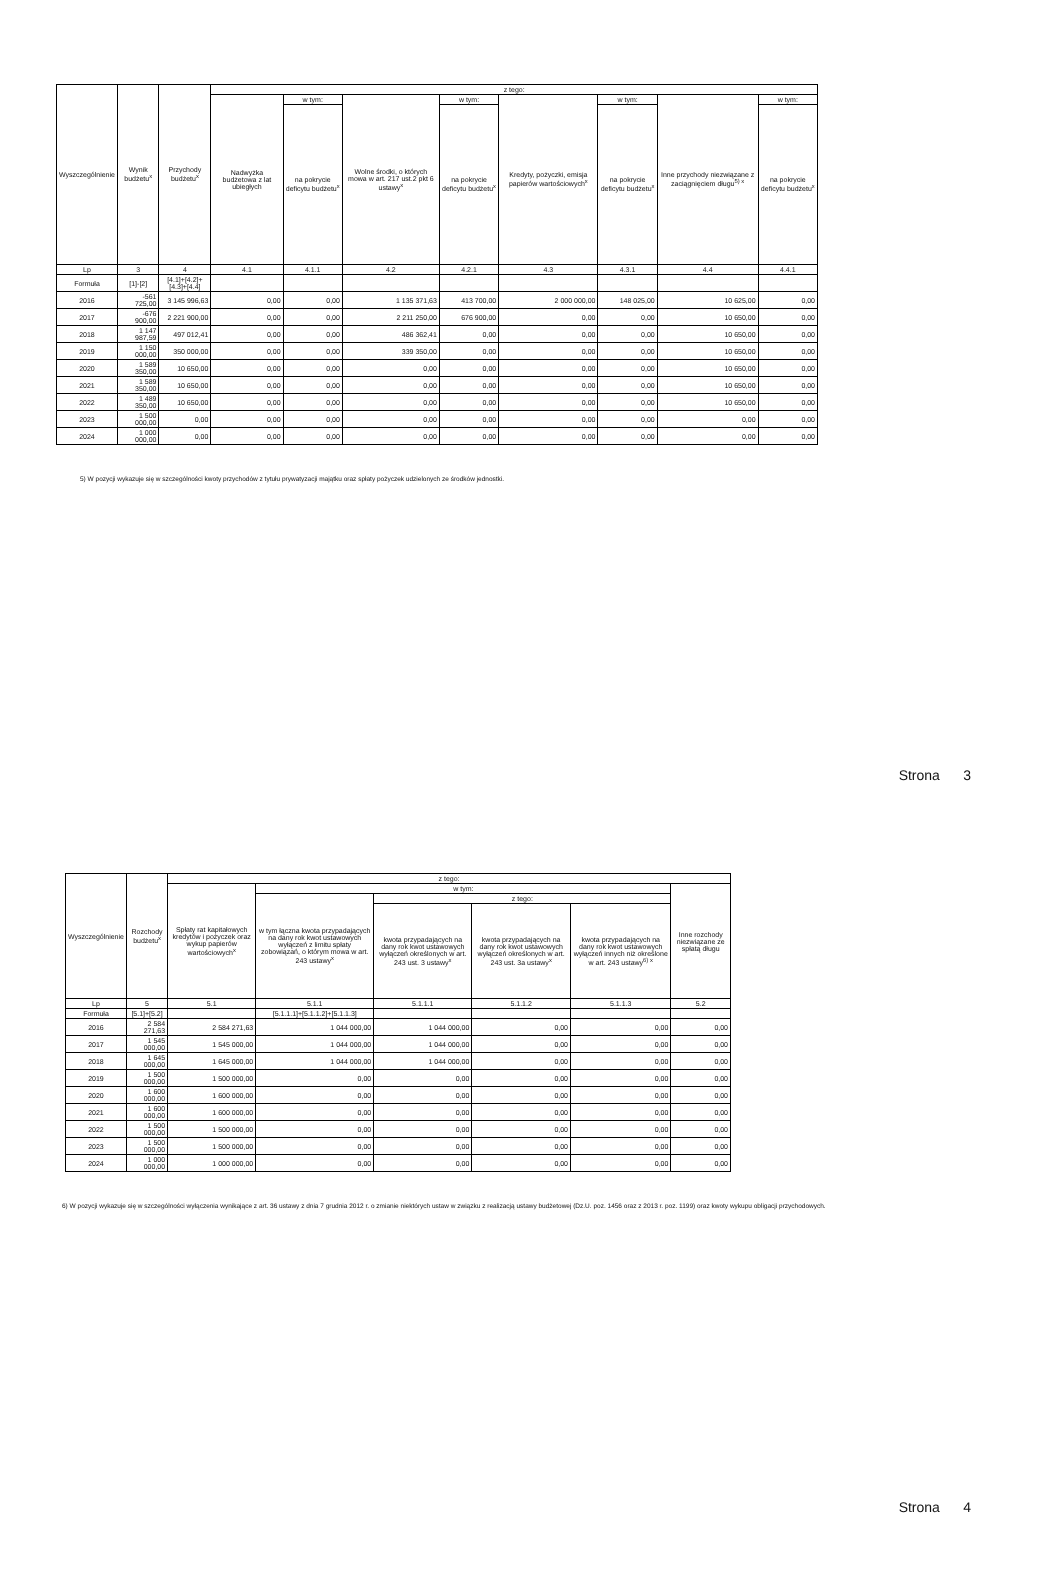| Wyszczególnienie | Wynik budżetu<sup>x</sup> | Przychody budżetu<sup>x</sup> | z tego: | | | | | | | |
| --- | --- | --- | --- | --- | --- | --- | --- | --- | --- | --- |
| | | | Nadwyżka budżetowa z lat ubiegłych | w tym: | Wolne środki, o których mowa w art. 217 ust.2 pkt 6 ustawy<sup>x</sup> | w tym: | Kredyty, pożyczki, emisja papierów wartościowych<sup>x</sup> | w tym: | Inne przychody niezwiązane z zaciągnięciem długu<sup>5) x</sup> | w tym: |
| | | | | na pokrycie deficytu budżetu<sup>x</sup> | | na pokrycie deficytu budżetu<sup>x</sup> | | na pokrycie deficytu budżetu<sup>x</sup> | | na pokrycie deficytu budżetu<sup>x</sup> |
| Lp | 3 | 4 | 4.1 | 4.1.1 | 4.2 | 4.2.1 | 4.3 | 4.3.1 | 4.4 | 4.4.1 |
| Formuła | [1]-[2] | [4.1]+[4.2]+[4.3]+[4.4] | | | | | | | | |
| 2016 | -561 725,00 | 3 145 996,63 | 0,00 | 0,00 | 1 135 371,63 | 413 700,00 | 2 000 000,00 | 148 025,00 | 10 625,00 | 0,00 |
| 2017 | -676 900,00 | 2 221 900,00 | 0,00 | 0,00 | 2 211 250,00 | 676 900,00 | 0,00 | 0,00 | 10 650,00 | 0,00 |
| 2018 | 1 147 987,59 | 497 012,41 | 0,00 | 0,00 | 486 362,41 | 0,00 | 0,00 | 0,00 | 10 650,00 | 0,00 |
| 2019 | 1 150 000,00 | 350 000,00 | 0,00 | 0,00 | 339 350,00 | 0,00 | 0,00 | 0,00 | 10 650,00 | 0,00 |
| 2020 | 1 589 350,00 | 10 650,00 | 0,00 | 0,00 | 0,00 | 0,00 | 0,00 | 0,00 | 10 650,00 | 0,00 |
| 2021 | 1 589 350,00 | 10 650,00 | 0,00 | 0,00 | 0,00 | 0,00 | 0,00 | 0,00 | 10 650,00 | 0,00 |
| 2022 | 1 489 350,00 | 10 650,00 | 0,00 | 0,00 | 0,00 | 0,00 | 0,00 | 0,00 | 10 650,00 | 0,00 |
| 2023 | 1 500 000,00 | 0,00 | 0,00 | 0,00 | 0,00 | 0,00 | 0,00 | 0,00 | 0,00 | 0,00 |
| 2024 | 1 000 000,00 | 0,00 | 0,00 | 0,00 | 0,00 | 0,00 | 0,00 | 0,00 | 0,00 | 0,00 |
5) W pozycji wykazuje się w szczególności kwoty przychodów z tytułu prywatyzacji majątku oraz spłaty pożyczek udzielonych ze środków jednostki.
Strona 3
| Wyszczególnienie | Rozchody budżetu<sup>x</sup> | z tego: | | | | | |
| --- | --- | --- | --- | --- | --- | --- | --- |
| | | Spłaty rat kapitałowych kredytów i pożyczek oraz wykup papierów wartościowych<sup>x</sup> | w tym: | | | | Inne rozchody niezwiązane ze spłatą długu |
| | | | w tym łączna kwota przypadających na dany rok kwot ustawowych wyłączeń z limitu spłaty zobowiązań, o którym mowa w art. 243 ustawy<sup>x</sup> | z tego: | | | |
| | | | | kwota przypadających na dany rok kwot ustawowych wyłączeń określonych w art. 243 ust. 3 ustawy<sup>x</sup> | kwota przypadających na dany rok kwot ustawowych wyłączeń określonych w art. 243 ust. 3a ustawy<sup>x</sup> | kwota przypadających na dany rok kwot ustawowych wyłączeń innych niż określone w art. 243 ustawy<sup>6) x</sup> | |
| Lp | 5 | 5.1 | 5.1.1 | 5.1.1.1 | 5.1.1.2 | 5.1.1.3 | 5.2 |
| Formuła | [5.1]+[5.2] | | [5.1.1.1]+[5.1.1.2]+[5.1.1.3] | | | | |
| 2016 | 2 584 271,63 | 2 584 271,63 | 1 044 000,00 | 1 044 000,00 | 0,00 | 0,00 | 0,00 |
| 2017 | 1 545 000,00 | 1 545 000,00 | 1 044 000,00 | 1 044 000,00 | 0,00 | 0,00 | 0,00 |
| 2018 | 1 645 000,00 | 1 645 000,00 | 1 044 000,00 | 1 044 000,00 | 0,00 | 0,00 | 0,00 |
| 2019 | 1 500 000,00 | 1 500 000,00 | 0,00 | 0,00 | 0,00 | 0,00 | 0,00 |
| 2020 | 1 600 000,00 | 1 600 000,00 | 0,00 | 0,00 | 0,00 | 0,00 | 0,00 |
| 2021 | 1 600 000,00 | 1 600 000,00 | 0,00 | 0,00 | 0,00 | 0,00 | 0,00 |
| 2022 | 1 500 000,00 | 1 500 000,00 | 0,00 | 0,00 | 0,00 | 0,00 | 0,00 |
| 2023 | 1 500 000,00 | 1 500 000,00 | 0,00 | 0,00 | 0,00 | 0,00 | 0,00 |
| 2024 | 1 000 000,00 | 1 000 000,00 | 0,00 | 0,00 | 0,00 | 0,00 | 0,00 |
6) W pozycji wykazuje się w szczególności wyłączenia wynikające z art. 36 ustawy z dnia 7 grudnia 2012 r. o zmianie niektórych ustaw w związku z realizacją ustawy budżetowej (Dz.U. poz. 1456 oraz z 2013 r. poz. 1199) oraz kwoty wykupu obligacji przychodowych.
Strona 4